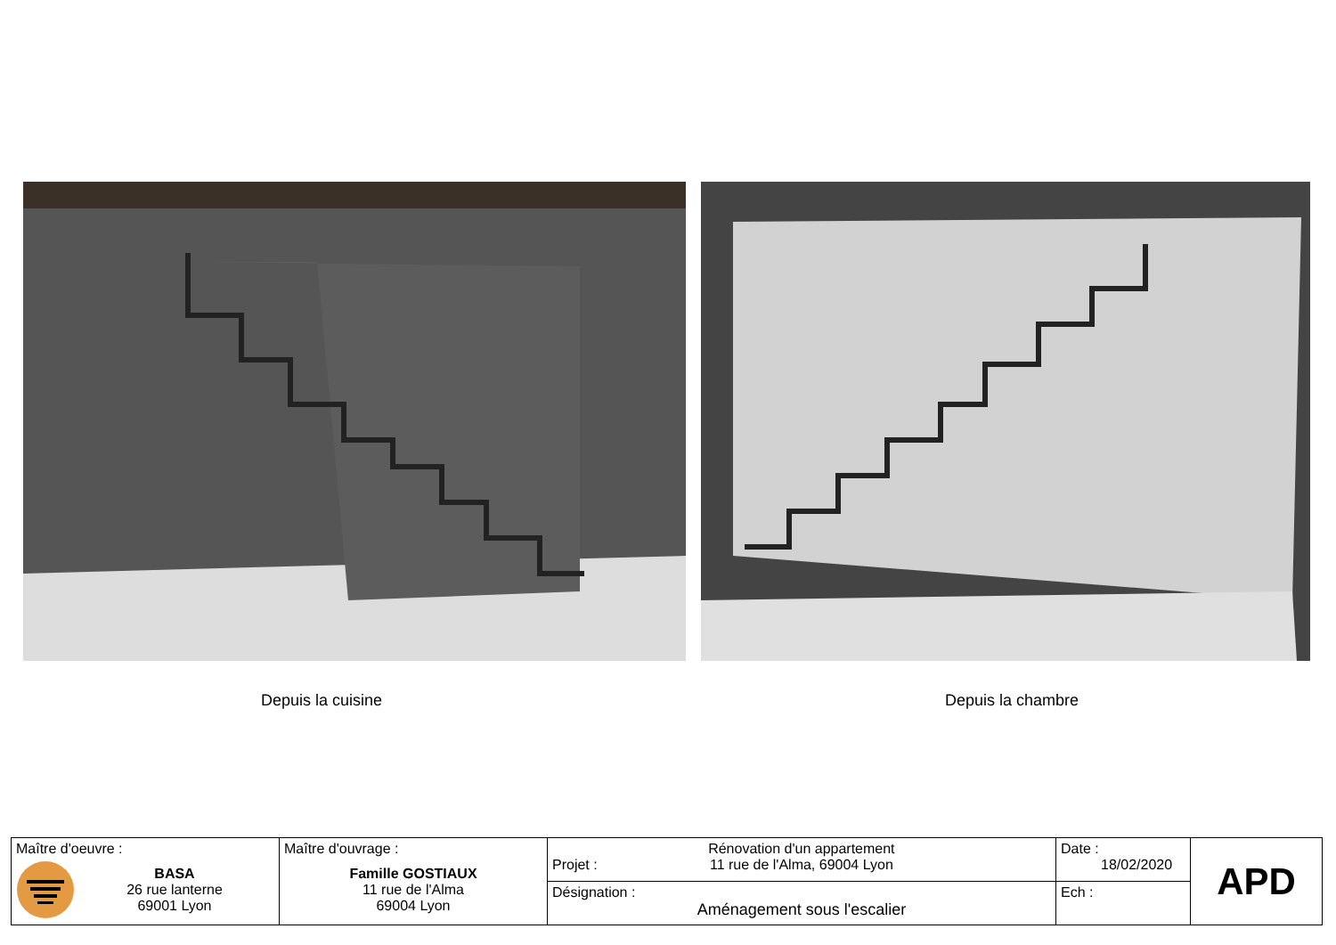Depuis la cuisine Depuis la chambre
| Maître d'oeuvre : BASA 26 rue lanterne 69001 Lyon | Maître d'ouvrage : Famille GOSTIAUX 11 rue de l'Alma 69004 Lyon | Projet : Rénovation d'un appartement 11 rue de l'Alma, 69004 Lyon | Date : 18/02/2020 | APD |
| | | Désignation : Aménagement sous l'escalier | Ech : | |